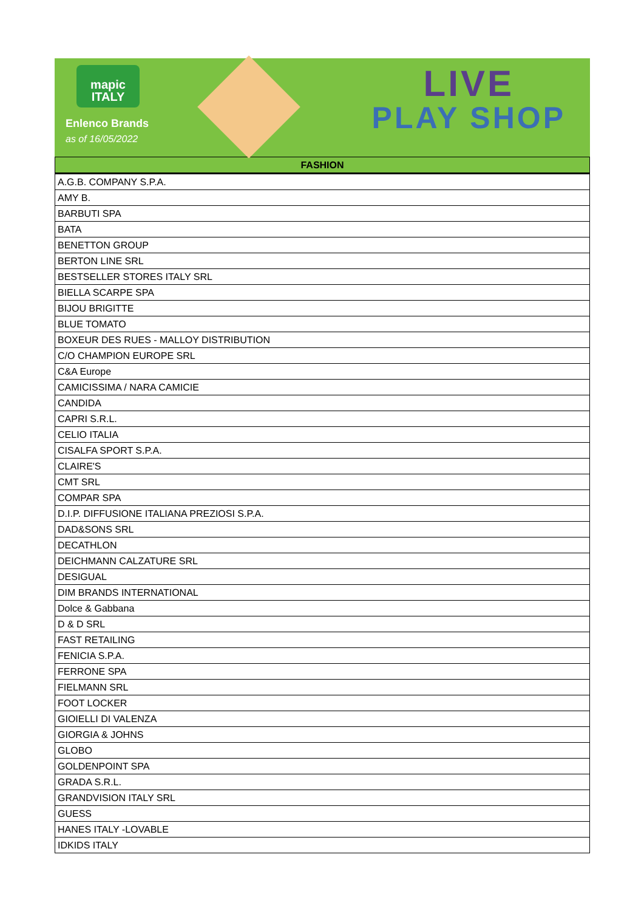mapic
ITALY
Enlenco Brands
as of 16/05/2022
LIVE
PLAY SHOP
| FASHION |
| --- |
| A.G.B. COMPANY S.P.A. |
| AMY B. |
| BARBUTI SPA |
| BATA |
| BENETTON GROUP |
| BERTON LINE SRL |
| BESTSELLER STORES ITALY SRL |
| BIELLA SCARPE SPA |
| BIJOU BRIGITTE |
| BLUE TOMATO |
| BOXEUR DES RUES - MALLOY DISTRIBUTION |
| C/O CHAMPION EUROPE SRL |
| C&A Europe |
| CAMICISSIMA / NARA CAMICIE |
| CANDIDA |
| CAPRI S.R.L. |
| CELIO ITALIA |
| CISALFA SPORT S.P.A. |
| CLAIRE'S |
| CMT SRL |
| COMPAR SPA |
| D.I.P. DIFFUSIONE ITALIANA PREZIOSI S.P.A. |
| DAD&SONS SRL |
| DECATHLON |
| DEICHMANN CALZATURE SRL |
| DESIGUAL |
| DIM BRANDS INTERNATIONAL |
| Dolce & Gabbana |
| D & D SRL |
| FAST RETAILING |
| FENICIA S.P.A. |
| FERRONE SPA |
| FIELMANN SRL |
| FOOT LOCKER |
| GIOIELLI DI VALENZA |
| GIORGIA & JOHNS |
| GLOBO |
| GOLDENPOINT SPA |
| GRADA S.R.L. |
| GRANDVISION ITALY SRL |
| GUESS |
| HANES ITALY -LOVABLE |
| IDKIDS ITALY |